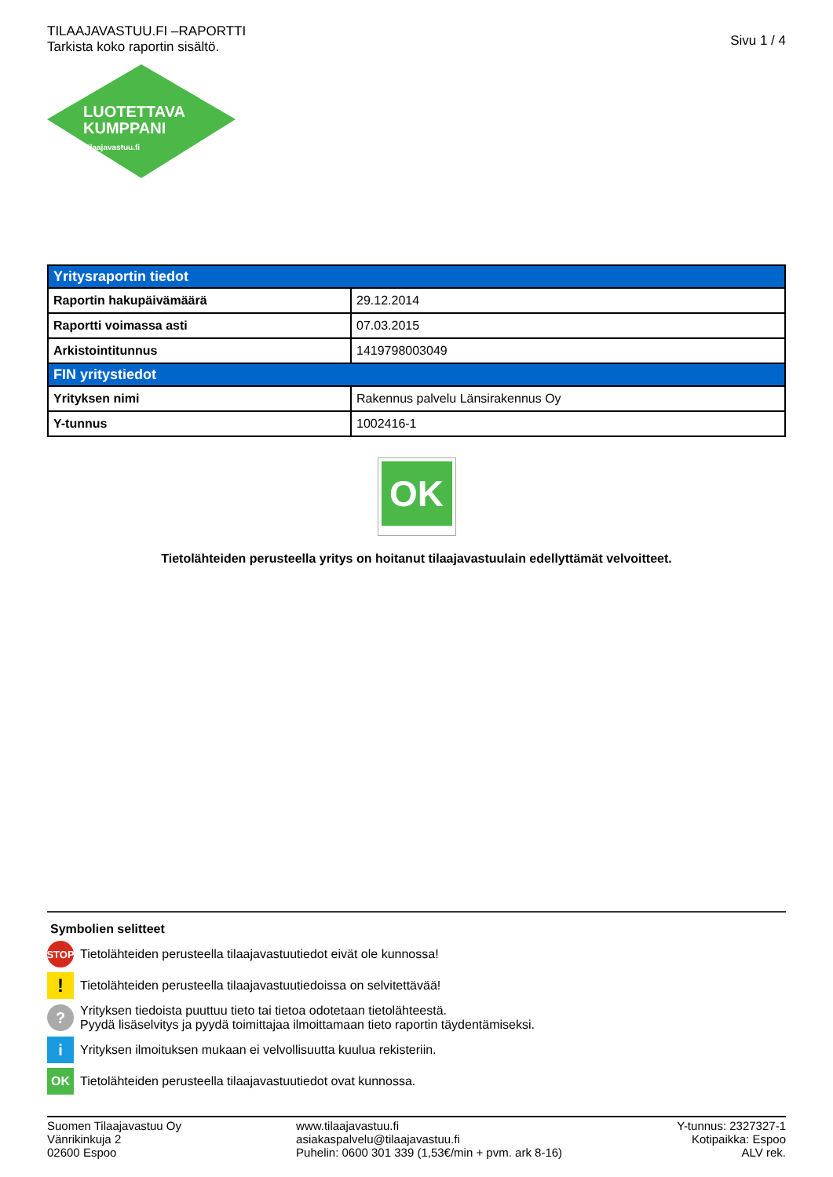TILAAJAVASTUU.FI –RAPORTTI
Tarkista koko raportin sisältö.
Sivu 1 / 4
LUOTETTAVA
KUMPPANI
Tilaajavastuu.fi
| Yritysraportin tiedot | |
| --- | --- |
| Raportin hakupäivämäärä | 29.12.2014 |
| Raportti voimassa asti | 07.03.2015 |
| Arkistointitunnus | 1419798003049 |
| FIN yritystiedot | |
| Yrityksen nimi | Rakennus palvelu Länsirakennus Oy |
| Y-tunnus | 1002416-1 |
OK
Tietolähteiden perusteella yritys on hoitanut tilaajavastuulain edellyttämät velvoitteet.
Symbolien selitteet
STOP
Tietolähteiden perusteella tilaajavastuutiedot eivät ole kunnossa!
!
Tietolähteiden perusteella tilaajavastuutiedoissa on selvitettävää!
?
Yrityksen tiedoista puuttuu tieto tai tietoa odotetaan tietolähteestä.
Pyydä lisäselvitys ja pyydä toimittajaa ilmoittamaan tieto raportin täydentämiseksi.
i
Yrityksen ilmoituksen mukaan ei velvollisuutta kuulua rekisteriin.
OK
Tietolähteiden perusteella tilaajavastuutiedot ovat kunnossa.
Suomen Tilaajavastuu Oy
Vänrikinkuja 2
02600 Espoo
www.tilaajavastuu.fi
asiakaspalvelu@tilaajavastuu.fi
Puhelin: 0600 301 339 (1,53€/min + pvm. ark 8-16)
Y-tunnus: 2327327-1
Kotipaikka: Espoo
ALV rek.